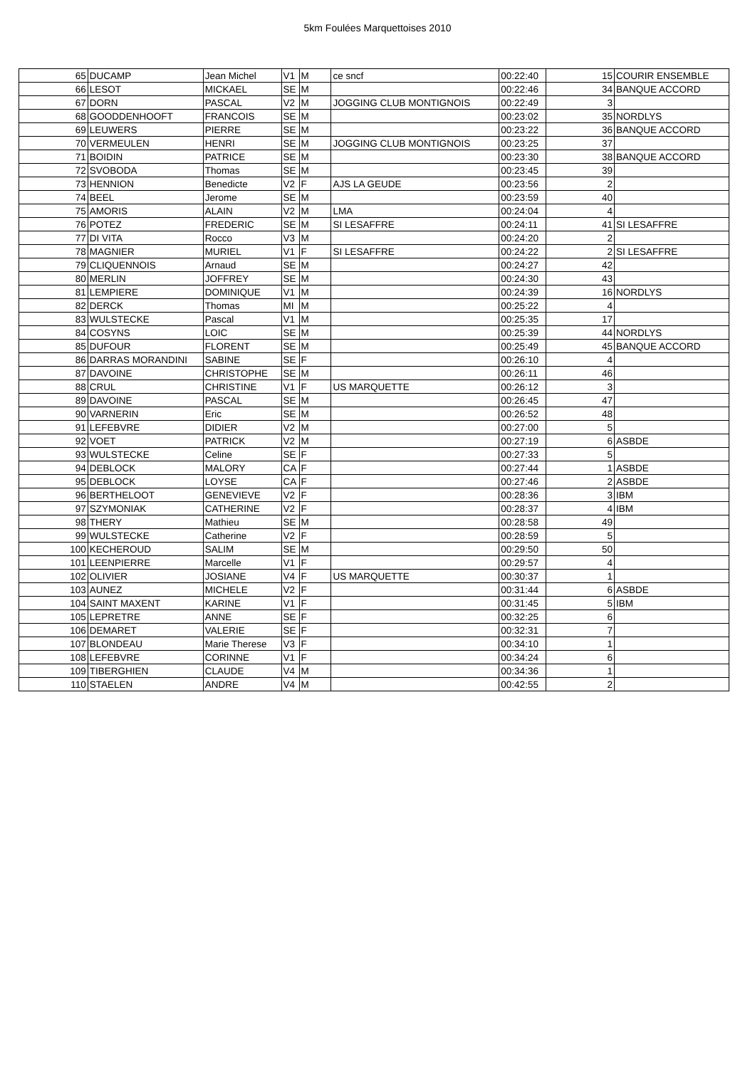5km Foulées Marquettoises 2010
| 65 | DUCAMP | Jean Michel | V1 | M | ce sncf | 00:22:40 | 15 | COURIR ENSEMBLE |
| 66 | LESOT | MICKAEL | SE | M | | 00:22:46 | 34 | BANQUE ACCORD |
| 67 | DORN | PASCAL | V2 | M | JOGGING CLUB MONTIGNOIS | 00:22:49 | 3 | |
| 68 | GOODDENHOOFT | FRANCOIS | SE | M | | 00:23:02 | 35 | NORDLYS |
| 69 | LEUWERS | PIERRE | SE | M | | 00:23:22 | 36 | BANQUE ACCORD |
| 70 | VERMEULEN | HENRI | SE | M | JOGGING CLUB MONTIGNOIS | 00:23:25 | 37 | |
| 71 | BOIDIN | PATRICE | SE | M | | 00:23:30 | 38 | BANQUE ACCORD |
| 72 | SVOBODA | Thomas | SE | M | | 00:23:45 | 39 | |
| 73 | HENNION | Benedicte | V2 | F | AJS LA GEUDE | 00:23:56 | 2 | |
| 74 | BEEL | Jerome | SE | M | | 00:23:59 | 40 | |
| 75 | AMORIS | ALAIN | V2 | M | LMA | 00:24:04 | 4 | |
| 76 | POTEZ | FREDERIC | SE | M | SI LESAFFRE | 00:24:11 | 41 | SI LESAFFRE |
| 77 | DI VITA | Rocco | V3 | M | | 00:24:20 | 2 | |
| 78 | MAGNIER | MURIEL | V1 | F | SI LESAFFRE | 00:24:22 | 2 | SI LESAFFRE |
| 79 | CLIQUENNOIS | Arnaud | SE | M | | 00:24:27 | 42 | |
| 80 | MERLIN | JOFFREY | SE | M | | 00:24:30 | 43 | |
| 81 | LEMPIERE | DOMINIQUE | V1 | M | | 00:24:39 | 16 | NORDLYS |
| 82 | DERCK | Thomas | MI | M | | 00:25:22 | 4 | |
| 83 | WULSTECKE | Pascal | V1 | M | | 00:25:35 | 17 | |
| 84 | COSYNS | LOIC | SE | M | | 00:25:39 | 44 | NORDLYS |
| 85 | DUFOUR | FLORENT | SE | M | | 00:25:49 | 45 | BANQUE ACCORD |
| 86 | DARRAS MORANDINI | SABINE | SE | F | | 00:26:10 | 4 | |
| 87 | DAVOINE | CHRISTOPHE | SE | M | | 00:26:11 | 46 | |
| 88 | CRUL | CHRISTINE | V1 | F | US MARQUETTE | 00:26:12 | 3 | |
| 89 | DAVOINE | PASCAL | SE | M | | 00:26:45 | 47 | |
| 90 | VARNERIN | Eric | SE | M | | 00:26:52 | 48 | |
| 91 | LEFEBVRE | DIDIER | V2 | M | | 00:27:00 | 5 | |
| 92 | VOET | PATRICK | V2 | M | | 00:27:19 | 6 | ASBDE |
| 93 | WULSTECKE | Celine | SE | F | | 00:27:33 | 5 | |
| 94 | DEBLOCK | MALORY | CA | F | | 00:27:44 | 1 | ASBDE |
| 95 | DEBLOCK | LOYSE | CA | F | | 00:27:46 | 2 | ASBDE |
| 96 | BERTHELOOT | GENEVIEVE | V2 | F | | 00:28:36 | 3 | IBM |
| 97 | SZYMONIAK | CATHERINE | V2 | F | | 00:28:37 | 4 | IBM |
| 98 | THERY | Mathieu | SE | M | | 00:28:58 | 49 | |
| 99 | WULSTECKE | Catherine | V2 | F | | 00:28:59 | 5 | |
| 100 | KECHEROUD | SALIM | SE | M | | 00:29:50 | 50 | |
| 101 | LEENPIERRE | Marcelle | V1 | F | | 00:29:57 | 4 | |
| 102 | OLIVIER | JOSIANE | V4 | F | US MARQUETTE | 00:30:37 | 1 | |
| 103 | AUNEZ | MICHELE | V2 | F | | 00:31:44 | 6 | ASBDE |
| 104 | SAINT MAXENT | KARINE | V1 | F | | 00:31:45 | 5 | IBM |
| 105 | LEPRETRE | ANNE | SE | F | | 00:32:25 | 6 | |
| 106 | DEMARET | VALERIE | SE | F | | 00:32:31 | 7 | |
| 107 | BLONDEAU | Marie Therese | V3 | F | | 00:34:10 | 1 | |
| 108 | LEFEBVRE | CORINNE | V1 | F | | 00:34:24 | 6 | |
| 109 | TIBERGHIEN | CLAUDE | V4 | M | | 00:34:36 | 1 | |
| 110 | STAELEN | ANDRE | V4 | M | | 00:42:55 | 2 | |